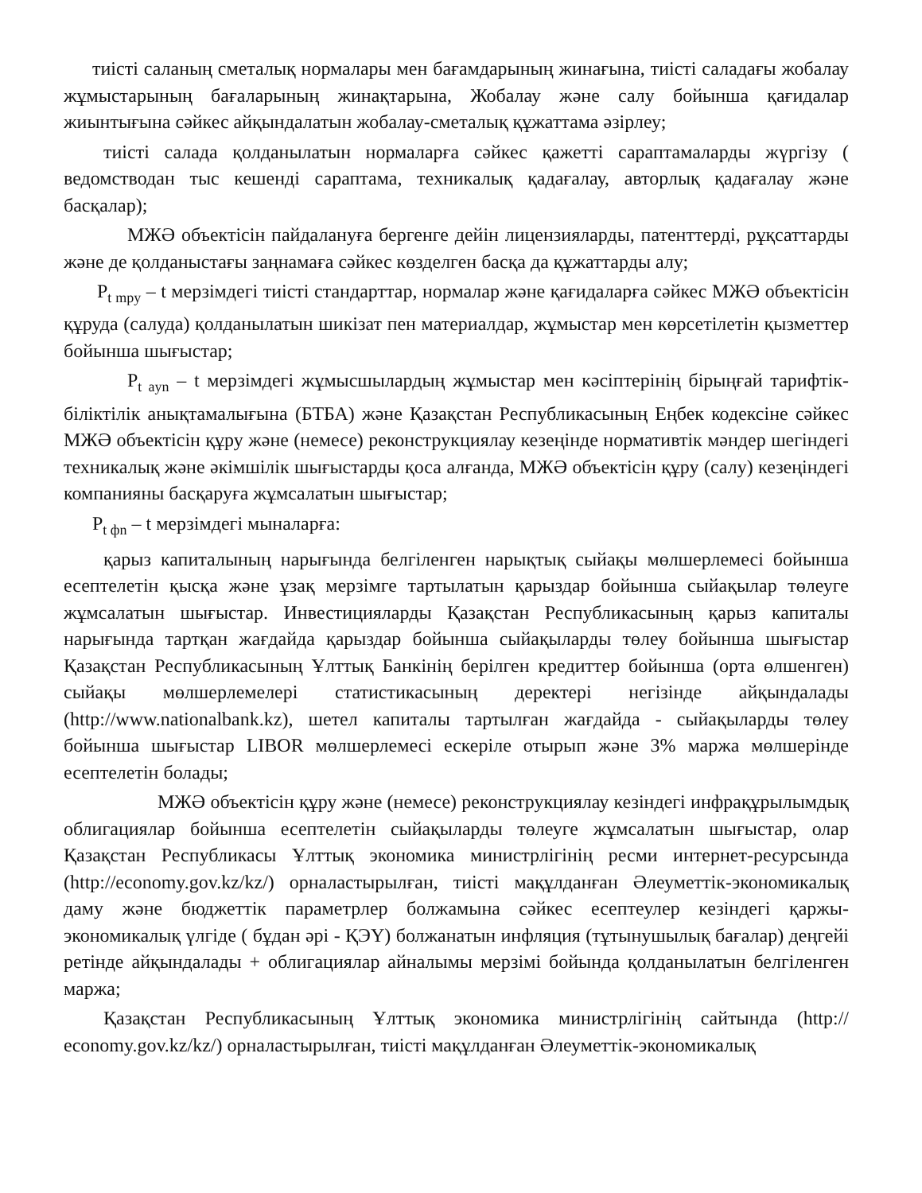тиісті саланың сметалық нормалары мен бағамдарының жинағына, тиісті саладағы жобалау жұмыстарының бағаларының жинақтарына, Жобалау және салу бойынша қағидалар жиынтығына сәйкес айқындалатын жобалау-сметалық құжаттама әзірлеу;
тиісті салада қолданылатын нормаларға сәйкес қажетті сараптамаларды жүргізу ( ведомстводан тыс кешенді сараптама, техникалық қадағалау, авторлық қадағалау және басқалар);
МЖӘ объектісін пайдалануға бергенге дейін лицензияларды, патенттерді, рұқсаттарды және де қолданыстағы заңнамаға сәйкес көзделген басқа да құжаттарды алу;
Р<sub>t mру</sub> – t мерзімдегі тиісті стандарттар, нормалар және қағидаларға сәйкес МЖӘ объектісін құруда (салуда) қолданылатын шикізат пен материалдар, жұмыстар мен көрсетілетін қызметтер бойынша шығыстар;
Р<sub>t аyn</sub> – t мерзімдегі жұмысшылардың жұмыстар мен кәсіптерінің бірыңғай тарифтік-біліктілік анықтамалығына (БТБА) және Қазақстан Республикасының Еңбек кодексіне сәйкес МЖӘ объектісін құру және (немесе) реконструкциялау кезеңінде нормативтік мәндер шегіндегі техникалық және әкімшілік шығыстарды қоса алғанда, МЖӘ объектісін құру (салу) кезеңіндегі компанияны басқаруға жұмсалатын шығыстар;
Р<sub>t фn</sub> – t мерзімдегі мыналарға:
қарыз капиталының нарығында белгіленген нарықтық сыйақы мөлшерлемесі бойынша есептелетін қысқа және ұзақ мерзімге тартылатын қарыздар бойынша сыйақылар төлеуге жұмсалатын шығыстар. Инвестицияларды Қазақстан Республикасының қарыз капиталы нарығында тартқан жағдайда қарыздар бойынша сыйақыларды төлеу бойынша шығыстар Қазақстан Республикасының Ұлттық Банкінің берілген кредиттер бойынша (орта өлшенген) сыйақы мөлшерлемелері статистикасының деректері негізінде айқындалады (http://www.nationalbank.kz), шетел капиталы тартылған жағдайда - сыйақыларды төлеу бойынша шығыстар LIBOR мөлшерлемесі ескеріле отырып және 3% маржа мөлшерінде есептелетін болады;
МЖӘ объектісін құру және (немесе) реконструкциялау кезіндегі инфрақұрылымдық облигациялар бойынша есептелетін сыйақыларды төлеуге жұмсалатын шығыстар, олар Қазақстан Республикасы Ұлттық экономика министрлігінің ресми интернет-ресурсында (http://economy.gov.kz/kz/) орналастырылған, тиісті мақұлданған Әлеуметтік-экономикалық даму және бюджеттік параметрлер болжамына сәйкес есептеулер кезіндегі қаржы-экономикалық үлгіде ( бұдан әрі - ҚЭҮ) болжанатын инфляция (тұтынушылық бағалар) деңгейі ретінде айқындалады + облигациялар айналымы мерзімі бойында қолданылатын белгіленген маржа;
Қазақстан Республикасының Ұлттық экономика министрлігінің сайтында (http:// economy.gov.kz/kz/) орналастырылған, тиісті мақұлданған Әлеуметтік-экономикалық